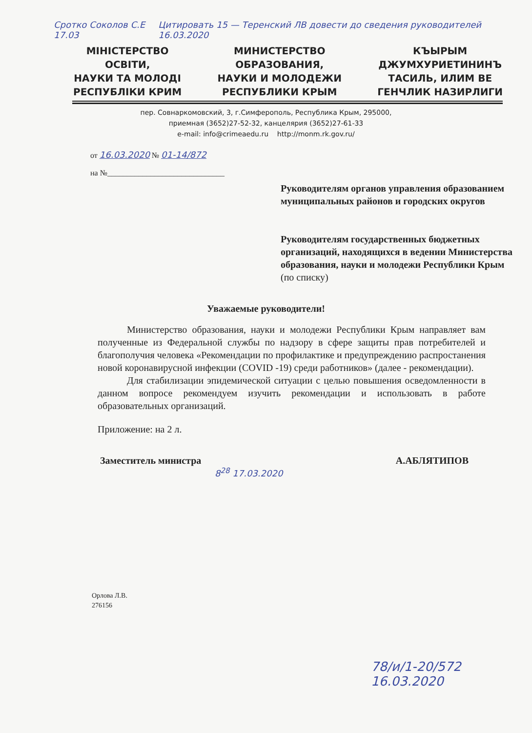Сротко Соколов С.Е 17.03 Цитировать 15 — Теренский ЛВ довести до сведения руководителей 16.03.2020
МІНІСТЕРСТВО
ОСВІТИ,
НАУКИ ТА МОЛОДІ
РЕСПУБЛІКИ КРИМ
МИНИСТЕРСТВО
ОБРАЗОВАНИЯ,
НАУКИ И МОЛОДЕЖИ
РЕСПУБЛИКИ КРЫМ
КЪЫРЫМ
ДЖУМХУРИЕТИНИНЪ
ТАСИЛЬ, ИЛИМ ВЕ
ГЕНЧЛИК НАЗИРЛИГИ
пер. Совнаркомовский, 3, г.Симферополь, Республика Крым, 295000,
приемная (3652)27-52-32, канцелярия (3652)27-61-33
e-mail: info@crimeaedu.ru http://monm.rk.gov.ru/
от 16.03.2020 № 01-14/872
на №______________________________
Руководителям органов управления образованием муниципальных районов и городских округов
Руководителям государственных бюджетных организаций, находящихся в ведении Министерства образования, науки и молодежи Республики Крым
(по списку)
Уважаемые руководители!
Министерство образования, науки и молодежи Республики Крым направляет вам полученные из Федеральной службы по надзору в сфере защиты прав потребителей и благополучия человека «Рекомендации по профилактике и предупреждению распростанения новой коронавирусной инфекции (COVID -19) среди работников» (далее - рекомендации).
Для стабилизации эпидемической ситуации с целью повышения осведомленности в данном вопросе рекомендуем изучить рекомендации и использовать в работе образовательных организаций.
Приложение: на 2 л.
Заместитель министра А.АБЛЯТИПОВ
8<sup>28</sup> 17.03.2020
Орлова Л.В.
276156
78/и/1-20/572
16.03.2020